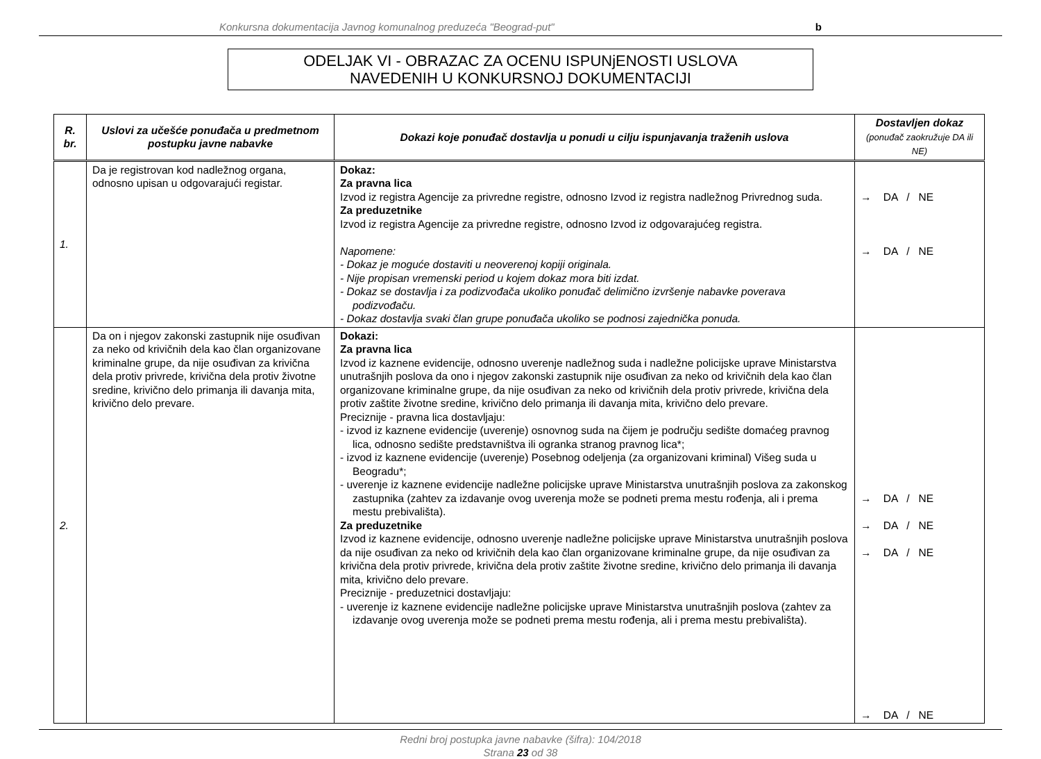Konkursna dokumentacija Javnog komunalnog preduzeća "Beograd-put" b
ODELJAK VI - OBRAZAC ZA OCENU ISPUNjENOSTI USLOVA
NAVEDENIH U KONKURSNOJ DOKUMENTACIJI
| R. br. | Uslovi za učešće ponuđača u predmetnom postupku javne nabavke | Dokazi koje ponuđač dostavlja u ponudi u cilju ispunjavanja traženih uslova | Dostavljen dokaz (ponuđač zaokružuje DA ili NE) |
| --- | --- | --- | --- |
| 1. | Da je registrovan kod nadležnog organa, odnosno upisan u odgovarajući registar. | Dokaz: Za pravna lica Izvod iz registra Agencije za privredne registre, odnosno Izvod iz registra nadležnog Privrednog suda. Za preduzetnike Izvod iz registra Agencije za privredne registre, odnosno Izvod iz odgovarajućeg registra. Napomene: - Dokaz je moguće dostaviti u neoverenoj kopiji originala. - Nije propisan vremenski period u kojem dokaz mora biti izdat. - Dokaz se dostavlja i za podizvođača ukoliko ponuđač delimično izvršenje nabavke poverava podizvođaču. - Dokaz dostavlja svaki član grupe ponuđača ukoliko se podnosi zajednička ponuda. | → DA / NE → DA / NE |
| 2. | Da on i njegov zakonski zastupnik nije osuđivan za neko od krivičnih dela kao član organizovane kriminalne grupe, da nije osuđivan za krivična dela protiv privrede, krivična dela protiv životne sredine, krivično delo primanja ili davanja mita, krivično delo prevare. | Dokazi: Za pravna lica Izvod iz kaznene evidencije, odnosno uverenje nadležnog suda i nadležne policijske uprave Ministarstva unutrašnjih poslova da ono i njegov zakonski zastupnik nije osuđivan za neko od krivičnih dela kao član organizovane kriminalne grupe, da nije osuđivan za neko od krivičnih dela protiv privrede, krivična dela protiv zaštite životne sredine, krivično delo primanja ili davanja mita, krivično delo prevare. Preciznije - pravna lica dostavljaju: - izvod iz kaznene evidencije (uverenje) osnovnog suda na čijem je području sedište domaćeg pravnog lica, odnosno sedište predstavništva ili ogranka stranog pravnog lica*; - izvod iz kaznene evidencije (uverenje) Posebnog odeljenja (za organizovani kriminal) Višeg suda u Beogradu*; - uverenje iz kaznene evidencije nadležne policijske uprave Ministarstva unutrašnjih poslova za zakonskog zastupnika (zahtev za izdavanje ovog uverenja može se podneti prema mestu rođenja, ali i prema mestu prebivališta). Za preduzetnike Izvod iz kaznene evidencije, odnosno uverenje nadležne policijske uprave Ministarstva unutrašnjih poslova da nije osuđivan za neko od krivičnih dela kao član organizovane kriminalne grupe, da nije osuđivan za krivična dela protiv privrede, krivična dela protiv zaštite životne sredine, krivično delo primanja ili davanja mita, krivično delo prevare. Preciznije - preduzetnici dostavljaju: - uverenje iz kaznene evidencije nadležne policijske uprave Ministarstva unutrašnjih poslova (zahtev za izdavanje ovog uverenja može se podneti prema mestu rođenja, ali i prema mestu prebivališta). | → DA / NE → DA / NE → DA / NE → DA / NE |
Redni broj postupka javne nabavke (šifra): 104/2018
Strana 23 od 38